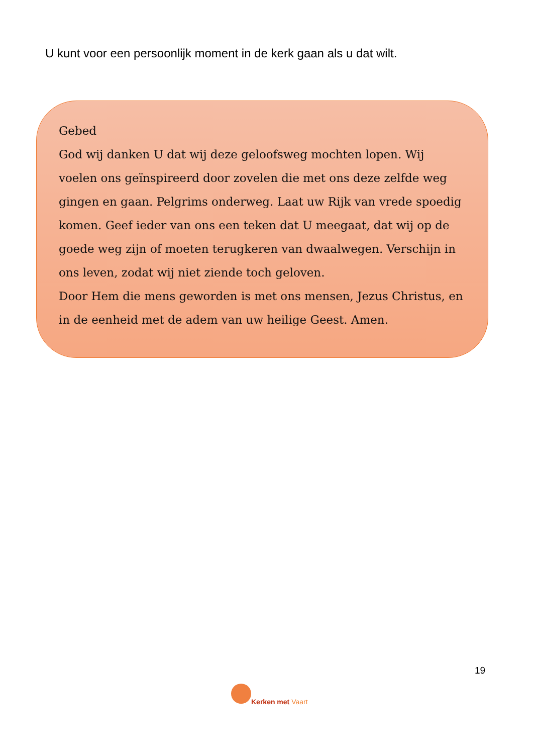U kunt voor een persoonlijk moment in de kerk gaan als u dat wilt.
Gebed
God wij danken U dat wij deze geloofsweg mochten lopen. Wij voelen ons geïnspireerd door zovelen die met ons deze zelfde weg gingen en gaan. Pelgrims onderweg. Laat uw Rijk van vrede spoedig komen. Geef ieder van ons een teken dat U meegaat, dat wij op de goede weg zijn of moeten terugkeren van dwaalwegen. Verschijn in ons leven, zodat wij niet ziende toch geloven.
Door Hem die mens geworden is met ons mensen, Jezus Christus, en in de eenheid met de adem van uw heilige Geest. Amen.
19
Kerken met Vaart